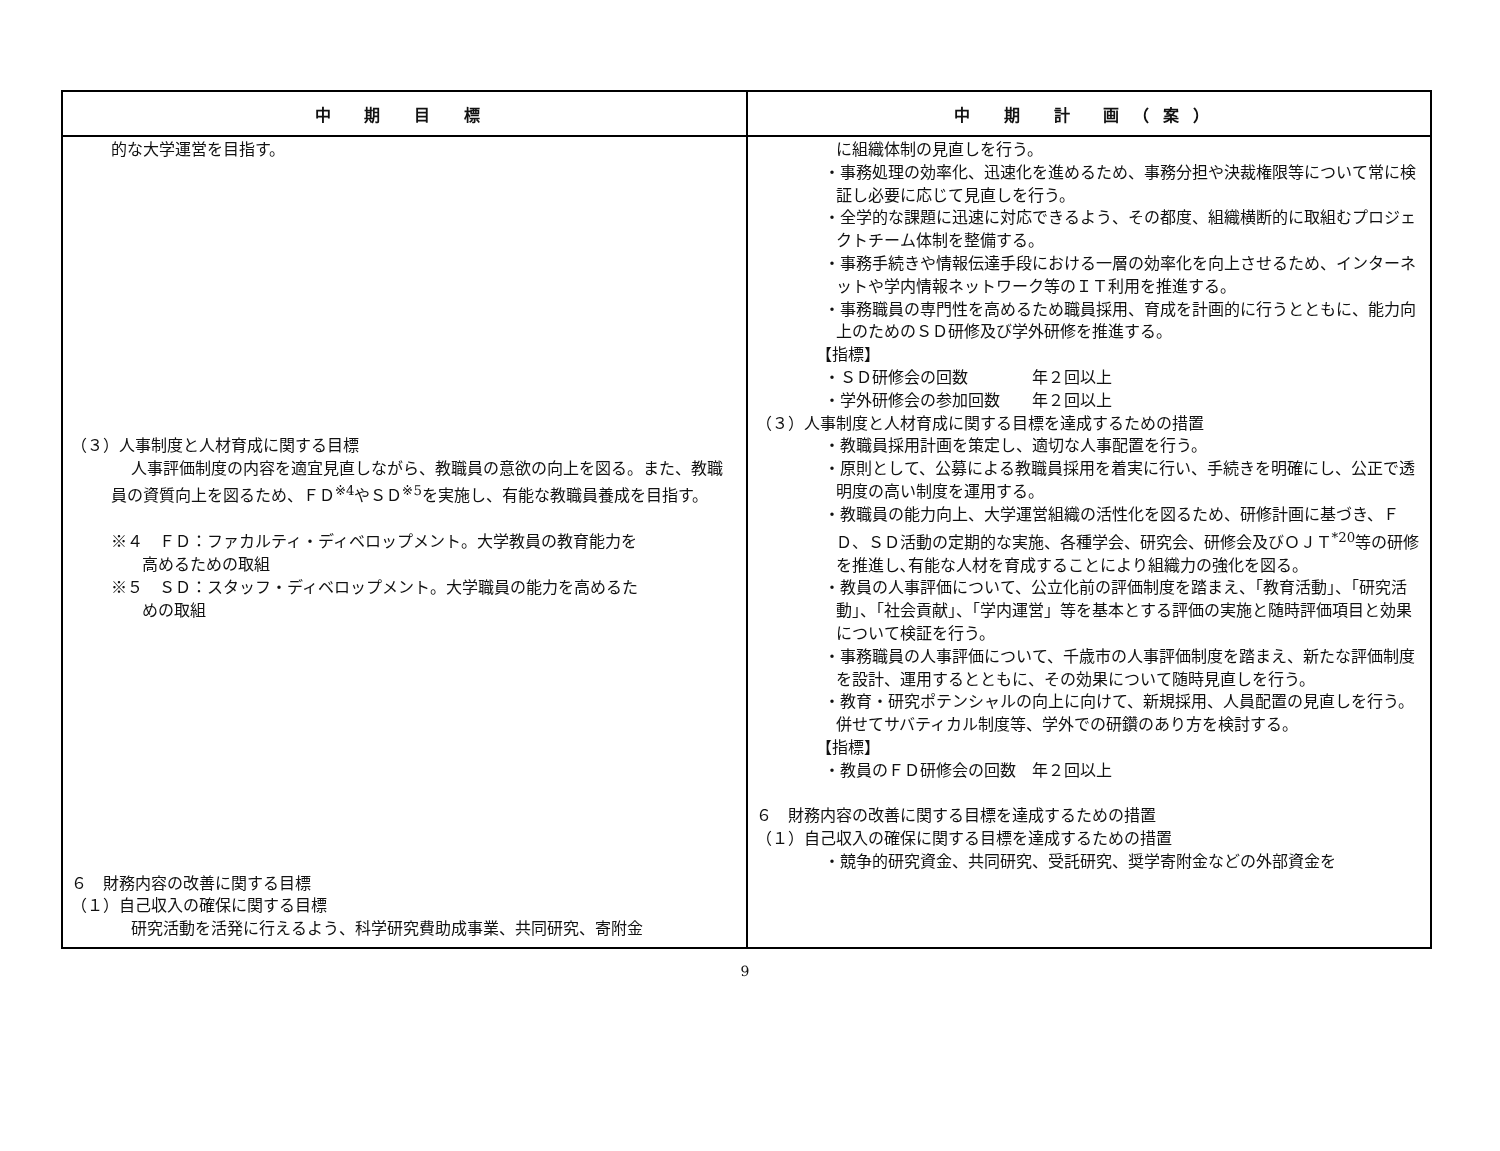| 中 期 目 標 | 中 期 計 画（案） |
| --- | --- |
| 的な大学運営を目指す。 （３）人事制度と人材育成に関する目標 人事評価制度の内容を適宜見直しながら、教職員の意欲の向上を図る。また、教職員の資質向上を図るため、ＦＤ<sup>※4</sup>やＳＤ<sup>※5</sup>を実施し、有能な教職員養成を目指す。 ※４ ＦＤ：ファカルティ・ディベロップメント。大学教員の教育能力を 高めるための取組 ※５ ＳＤ：スタッフ・ディベロップメント。大学職員の能力を高めるた めの取組 ６ 財務内容の改善に関する目標 （１）自己収入の確保に関する目標 研究活動を活発に行えるよう、科学研究費助成事業、共同研究、寄附金 | に組織体制の見直しを行う。 ・事務処理の効率化、迅速化を進めるため、事務分担や決裁権限等について常に検証し必要に応じて見直しを行う。 ・全学的な課題に迅速に対応できるよう、その都度、組織横断的に取組むプロジェクトチーム体制を整備する。 ・事務手続きや情報伝達手段における一層の効率化を向上させるため、インターネットや学内情報ネットワーク等のＩＴ利用を推進する。 ・事務職員の専門性を高めるため職員採用、育成を計画的に行うとともに、能力向上のためのＳＤ研修及び学外研修を推進する。 【指標】 ・ＳＤ研修会の回数 年２回以上 ・学外研修会の参加回数 年２回以上 （３）人事制度と人材育成に関する目標を達成するための措置 ・教職員採用計画を策定し、適切な人事配置を行う。 ・原則として、公募による教職員採用を着実に行い、手続きを明確にし、公正で透明度の高い制度を運用する。 ・教職員の能力向上、大学運営組織の活性化を図るため、研修計画に基づき、ＦＤ、ＳＤ活動の定期的な実施、各種学会、研究会、研修会及びＯＪＴ<sup>*20</sup>等の研修を推進し､有能な人材を育成することにより組織力の強化を図る。 ・教員の人事評価について、公立化前の評価制度を踏まえ、「教育活動」、「研究活動」、「社会貢献」、「学内運営」等を基本とする評価の実施と随時評価項目と効果について検証を行う。 ・事務職員の人事評価について、千歳市の人事評価制度を踏まえ、新たな評価制度を設計、運用するとともに、その効果について随時見直しを行う。 ・教育・研究ポテンシャルの向上に向けて、新規採用、人員配置の見直しを行う。併せてサバティカル制度等、学外での研鑽のあり方を検討する。 【指標】 ・教員のＦＤ研修会の回数 年２回以上 ６ 財務内容の改善に関する目標を達成するための措置 （１）自己収入の確保に関する目標を達成するための措置 ・競争的研究資金、共同研究、受託研究、奨学寄附金などの外部資金を |
9